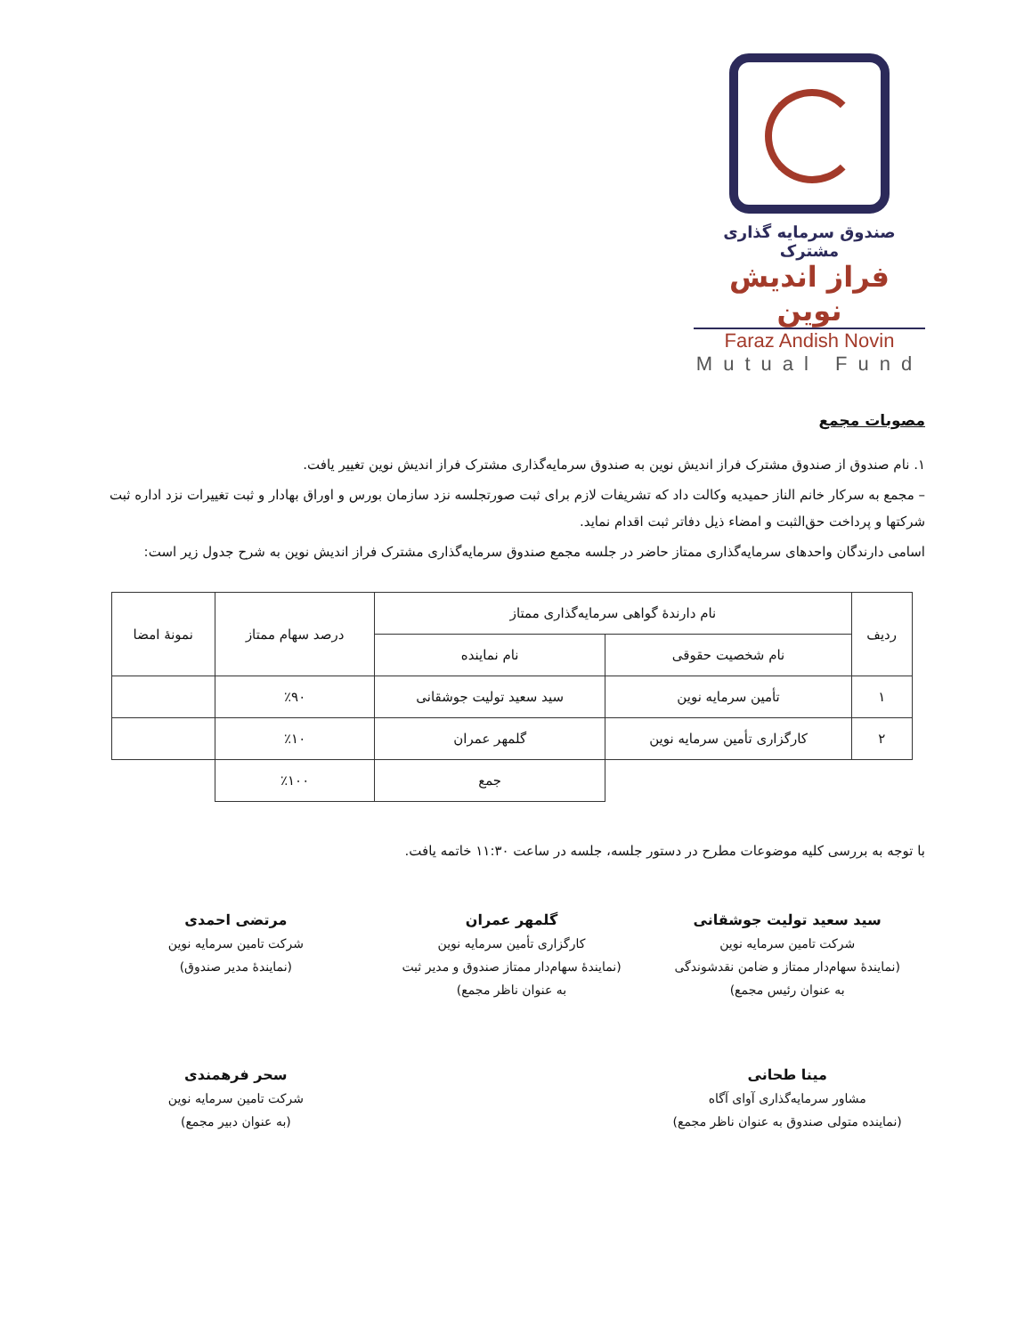صندوق سرمایه گذاری مشترک
فراز اندیش نوین
Faraz Andish Novin
Mutual Fund
مصوبات مجمع
۱. نام صندوق از صندوق مشترک فراز اندیش نوین به صندوق سرمایه‌گذاری مشترک فراز اندیش نوین تغییر یافت.
– مجمع به سرکار خانم الناز حمیدیه وکالت داد که تشریفات لازم برای ثبت صورتجلسه نزد سازمان بورس و اوراق بهادار و ثبت تغییرات نزد اداره ثبت شرکتها و پرداخت حق‌الثبت و امضاء ذیل دفاتر ثبت اقدام نماید.
اسامی دارندگان واحدهای سرمایه‌گذاری ممتاز حاضر در جلسه مجمع صندوق سرمایه‌گذاری مشترک فراز اندیش نوین به شرح جدول زیر است:
| ردیف | نام دارندهٔ گواهی سرمایه‌گذاری ممتاز | | درصد سهام ممتاز | نمونهٔ امضا |
| --- | --- | --- | --- | --- |
| | نام شخصیت حقوقی | نام نماینده | | |
| ۱ | تأمین سرمایه نوین | سید سعید تولیت جوشقانی | ٪۹۰ | |
| ۲ | کارگزاری تأمین سرمایه نوین | گلمهر عمران | ٪۱۰ | |
| | | جمع | ٪۱۰۰ | |
با توجه به بررسی کلیه موضوعات مطرح در دستور جلسه، جلسه در ساعت ۱۱:۳۰ خاتمه یافت.
سید سعید تولیت جوشقانی
شرکت تامین سرمایه نوین
(نمایندهٔ سهام‌دار ممتاز و ضامن نقدشوندگی
به عنوان رئیس مجمع)
گلمهر عمران
کارگزاری تأمین سرمایه نوین
(نمایندهٔ سهام‌دار ممتاز صندوق و مدیر ثبت
به عنوان ناظر مجمع)
مرتضی احمدی
شرکت تامین سرمایه نوین
(نمایندهٔ مدیر صندوق)
مینا طحانی
مشاور سرمایه‌گذاری آوای آگاه
(نماینده متولی صندوق به عنوان ناظر مجمع)
سحر فرهمندی
شرکت تامین سرمایه نوین
(به عنوان دبیر مجمع)